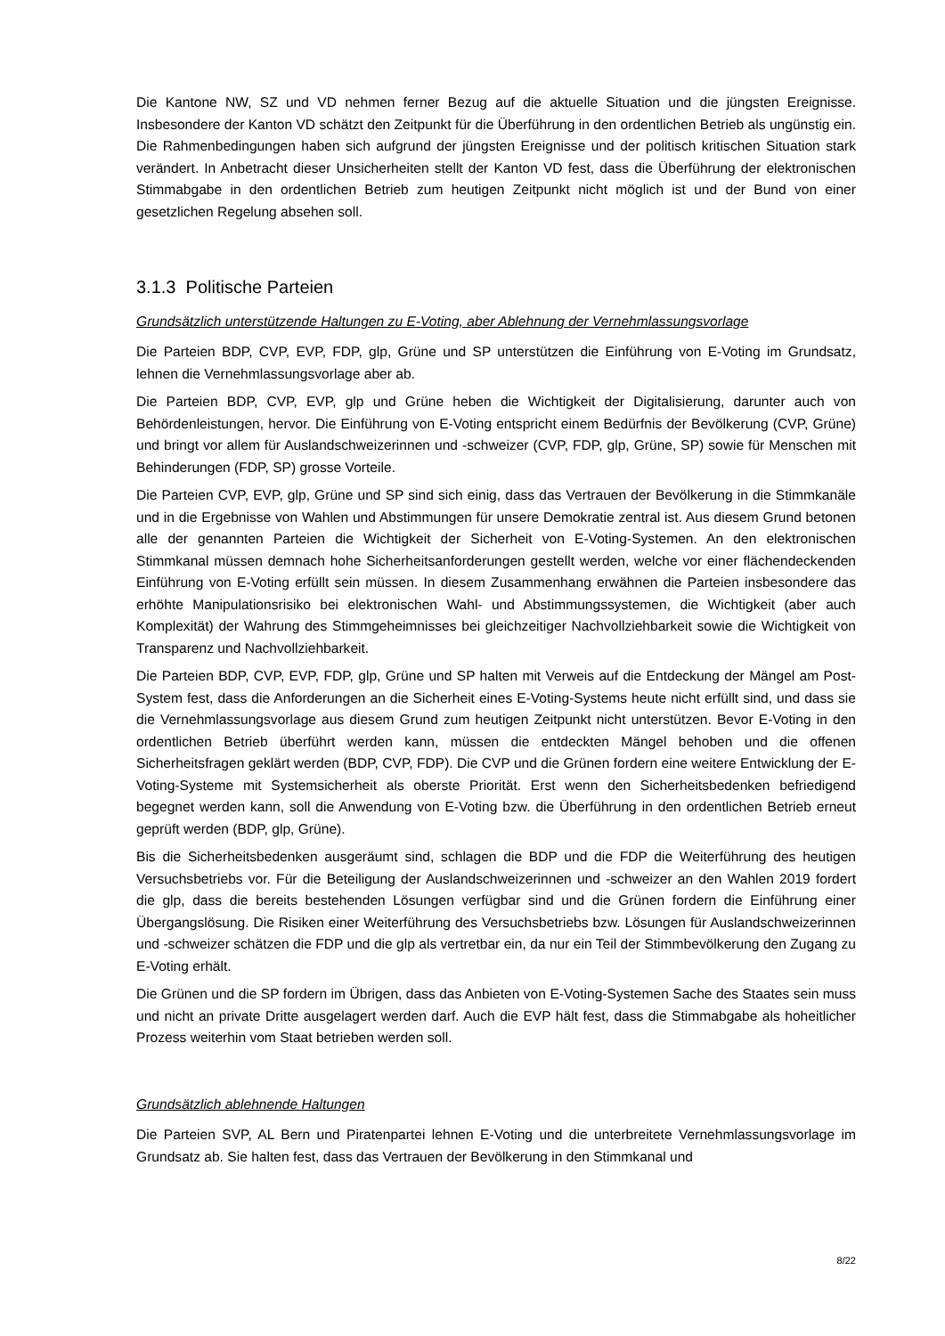Die Kantone NW, SZ und VD nehmen ferner Bezug auf die aktuelle Situation und die jüngsten Ereignisse. Insbesondere der Kanton VD schätzt den Zeitpunkt für die Überführung in den ordentlichen Betrieb als ungünstig ein. Die Rahmenbedingungen haben sich aufgrund der jüngsten Ereignisse und der politisch kritischen Situation stark verändert. In Anbetracht dieser Unsicherheiten stellt der Kanton VD fest, dass die Überführung der elektronischen Stimmabgabe in den ordentlichen Betrieb zum heutigen Zeitpunkt nicht möglich ist und der Bund von einer gesetzlichen Regelung absehen soll.
3.1.3 Politische Parteien
Grundsätzlich unterstützende Haltungen zu E-Voting, aber Ablehnung der Vernehmlassungsvorlage
Die Parteien BDP, CVP, EVP, FDP, glp, Grüne und SP unterstützen die Einführung von E-Voting im Grundsatz, lehnen die Vernehmlassungsvorlage aber ab.
Die Parteien BDP, CVP, EVP, glp und Grüne heben die Wichtigkeit der Digitalisierung, darunter auch von Behördenleistungen, hervor. Die Einführung von E-Voting entspricht einem Bedürfnis der Bevölkerung (CVP, Grüne) und bringt vor allem für Auslandschweizerinnen und -schweizer (CVP, FDP, glp, Grüne, SP) sowie für Menschen mit Behinderungen (FDP, SP) grosse Vorteile.
Die Parteien CVP, EVP, glp, Grüne und SP sind sich einig, dass das Vertrauen der Bevölkerung in die Stimmkanäle und in die Ergebnisse von Wahlen und Abstimmungen für unsere Demokratie zentral ist. Aus diesem Grund betonen alle der genannten Parteien die Wichtigkeit der Sicherheit von E-Voting-Systemen. An den elektronischen Stimmkanal müssen demnach hohe Sicherheitsanforderungen gestellt werden, welche vor einer flächendeckenden Einführung von E-Voting erfüllt sein müssen. In diesem Zusammenhang erwähnen die Parteien insbesondere das erhöhte Manipulationsrisiko bei elektronischen Wahl- und Abstimmungssystemen, die Wichtigkeit (aber auch Komplexität) der Wahrung des Stimmgeheimnisses bei gleichzeitiger Nachvollziehbarkeit sowie die Wichtigkeit von Transparenz und Nachvollziehbarkeit.
Die Parteien BDP, CVP, EVP, FDP, glp, Grüne und SP halten mit Verweis auf die Entdeckung der Mängel am Post-System fest, dass die Anforderungen an die Sicherheit eines E-Voting-Systems heute nicht erfüllt sind, und dass sie die Vernehmlassungsvorlage aus diesem Grund zum heutigen Zeitpunkt nicht unterstützen. Bevor E-Voting in den ordentlichen Betrieb überführt werden kann, müssen die entdeckten Mängel behoben und die offenen Sicherheitsfragen geklärt werden (BDP, CVP, FDP). Die CVP und die Grünen fordern eine weitere Entwicklung der E-Voting-Systeme mit Systemsicherheit als oberste Priorität. Erst wenn den Sicherheitsbedenken befriedigend begegnet werden kann, soll die Anwendung von E-Voting bzw. die Überführung in den ordentlichen Betrieb erneut geprüft werden (BDP, glp, Grüne).
Bis die Sicherheitsbedenken ausgeräumt sind, schlagen die BDP und die FDP die Weiterführung des heutigen Versuchsbetriebs vor. Für die Beteiligung der Auslandschweizerinnen und -schweizer an den Wahlen 2019 fordert die glp, dass die bereits bestehenden Lösungen verfügbar sind und die Grünen fordern die Einführung einer Übergangslösung. Die Risiken einer Weiterführung des Versuchsbetriebs bzw. Lösungen für Auslandschweizerinnen und -schweizer schätzen die FDP und die glp als vertretbar ein, da nur ein Teil der Stimmbevölkerung den Zugang zu E-Voting erhält.
Die Grünen und die SP fordern im Übrigen, dass das Anbieten von E-Voting-Systemen Sache des Staates sein muss und nicht an private Dritte ausgelagert werden darf. Auch die EVP hält fest, dass die Stimmabgabe als hoheitlicher Prozess weiterhin vom Staat betrieben werden soll.
Grundsätzlich ablehnende Haltungen
Die Parteien SVP, AL Bern und Piratenpartei lehnen E-Voting und die unterbreitete Vernehmlassungsvorlage im Grundsatz ab. Sie halten fest, dass das Vertrauen der Bevölkerung in den Stimmkanal und
8/22